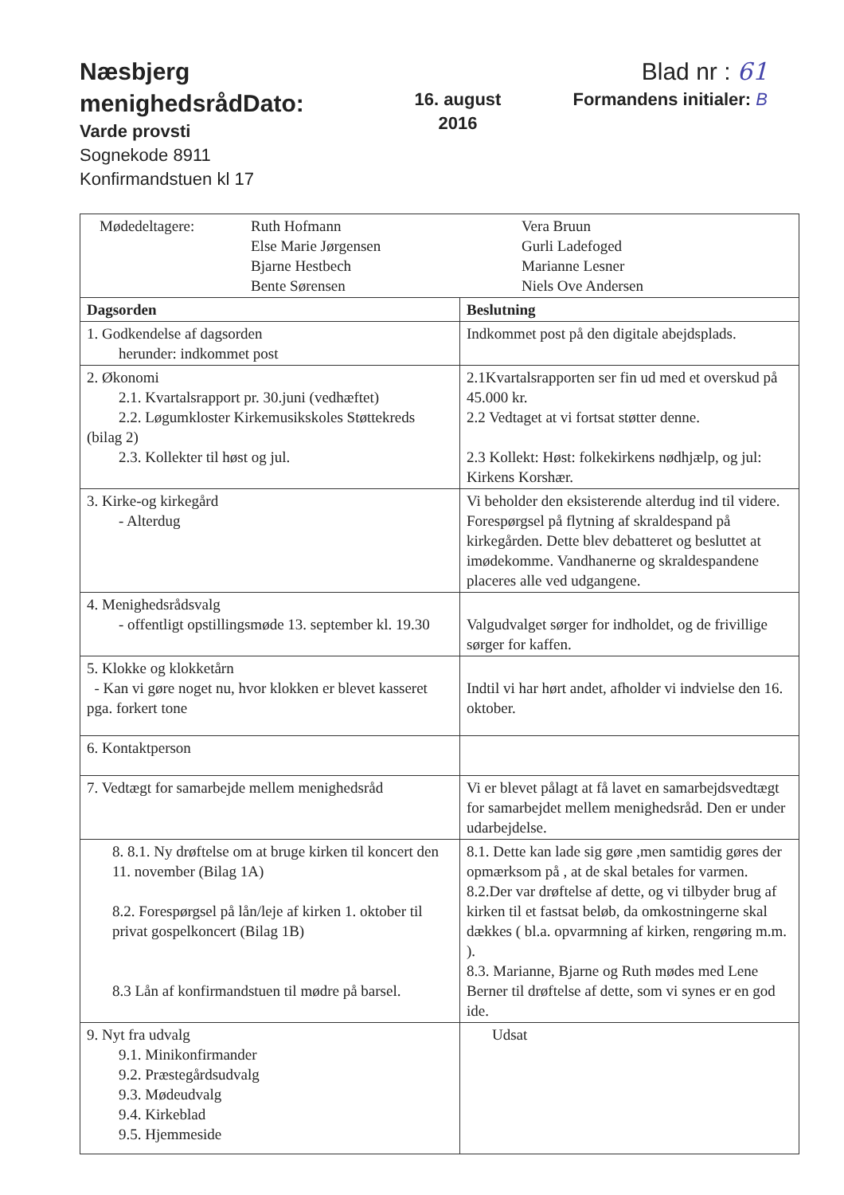Næsbjerg menighedsrådDato:
Varde provsti
Sognekode 8911
Konfirmandstuen kl 17
16. august
2016
Blad nr : 61
Formandens initialer: B
| Mødedeltagere: Ruth Hofmann Else Marie Jørgensen Bjarne Hestbech Bente Sørensen Vera Bruun Gurli Ladefoged Marianne Lesner Niels Ove Andersen | |
| Dagsorden | Beslutning |
| 1. Godkendelse af dagsorden herunder: indkommet post | Indkommet post på den digitale abejdsplads. |
| 2. Økonomi 2.1. Kvartalsrapport pr. 30.juni (vedhæftet) 2.2. Løgumkloster Kirkemusikskoles Støttekreds (bilag 2) 2.3. Kollekter til høst og jul. | 2.1Kvartalsrapporten ser fin ud med et overskud på 45.000 kr. 2.2 Vedtaget at vi fortsat støtter denne. 2.3 Kollekt: Høst: folkekirkens nødhjælp, og jul: Kirkens Korshær. |
| 3. Kirke-og kirkegård - Alterdug | Vi beholder den eksisterende alterdug ind til videre. Forespørgsel på flytning af skraldespand på kirkegården. Dette blev debatteret og besluttet at imødekomme. Vandhanerne og skraldespandene placeres alle ved udgangene. |
| 4. Menighedsrådsvalg - offentligt opstillingsmøde 13. september kl. 19.30 | Valgudvalget sørger for indholdet, og de frivillige sørger for kaffen. |
| 5. Klokke og klokketårn - Kan vi gøre noget nu, hvor klokken er blevet kasseret pga. forkert tone | Indtil vi har hørt andet, afholder vi indvielse den 16. oktober. |
| 6. Kontaktperson | |
| 7. Vedtægt for samarbejde mellem menighedsråd | Vi er blevet pålagt at få lavet en samarbejdsvedtægt for samarbejdet mellem menighedsråd. Den er under udarbejdelse. |
| 8. 8.1. Ny drøftelse om at bruge kirken til koncert den 11. november (Bilag 1A) 8.2. Forespørgsel på lån/leje af kirken 1. oktober til privat gospelkoncert (Bilag 1B) 8.3 Lån af konfirmandstuen til mødre på barsel. | 8.1. Dette kan lade sig gøre ,men samtidig gøres der opmærksom på , at de skal betales for varmen. 8.2.Der var drøftelse af dette, og vi tilbyder brug af kirken til et fastsat beløb, da omkostningerne skal dækkes ( bl.a. opvarmning af kirken, rengøring m.m. ). 8.3. Marianne, Bjarne og Ruth mødes med Lene Berner til drøftelse af dette, som vi synes er en god ide. |
| 9. Nyt fra udvalg 9.1. Minikonfirmander 9.2. Præstegårdsudvalg 9.3. Mødeudvalg 9.4. Kirkeblad 9.5. Hjemmeside | Udsat |